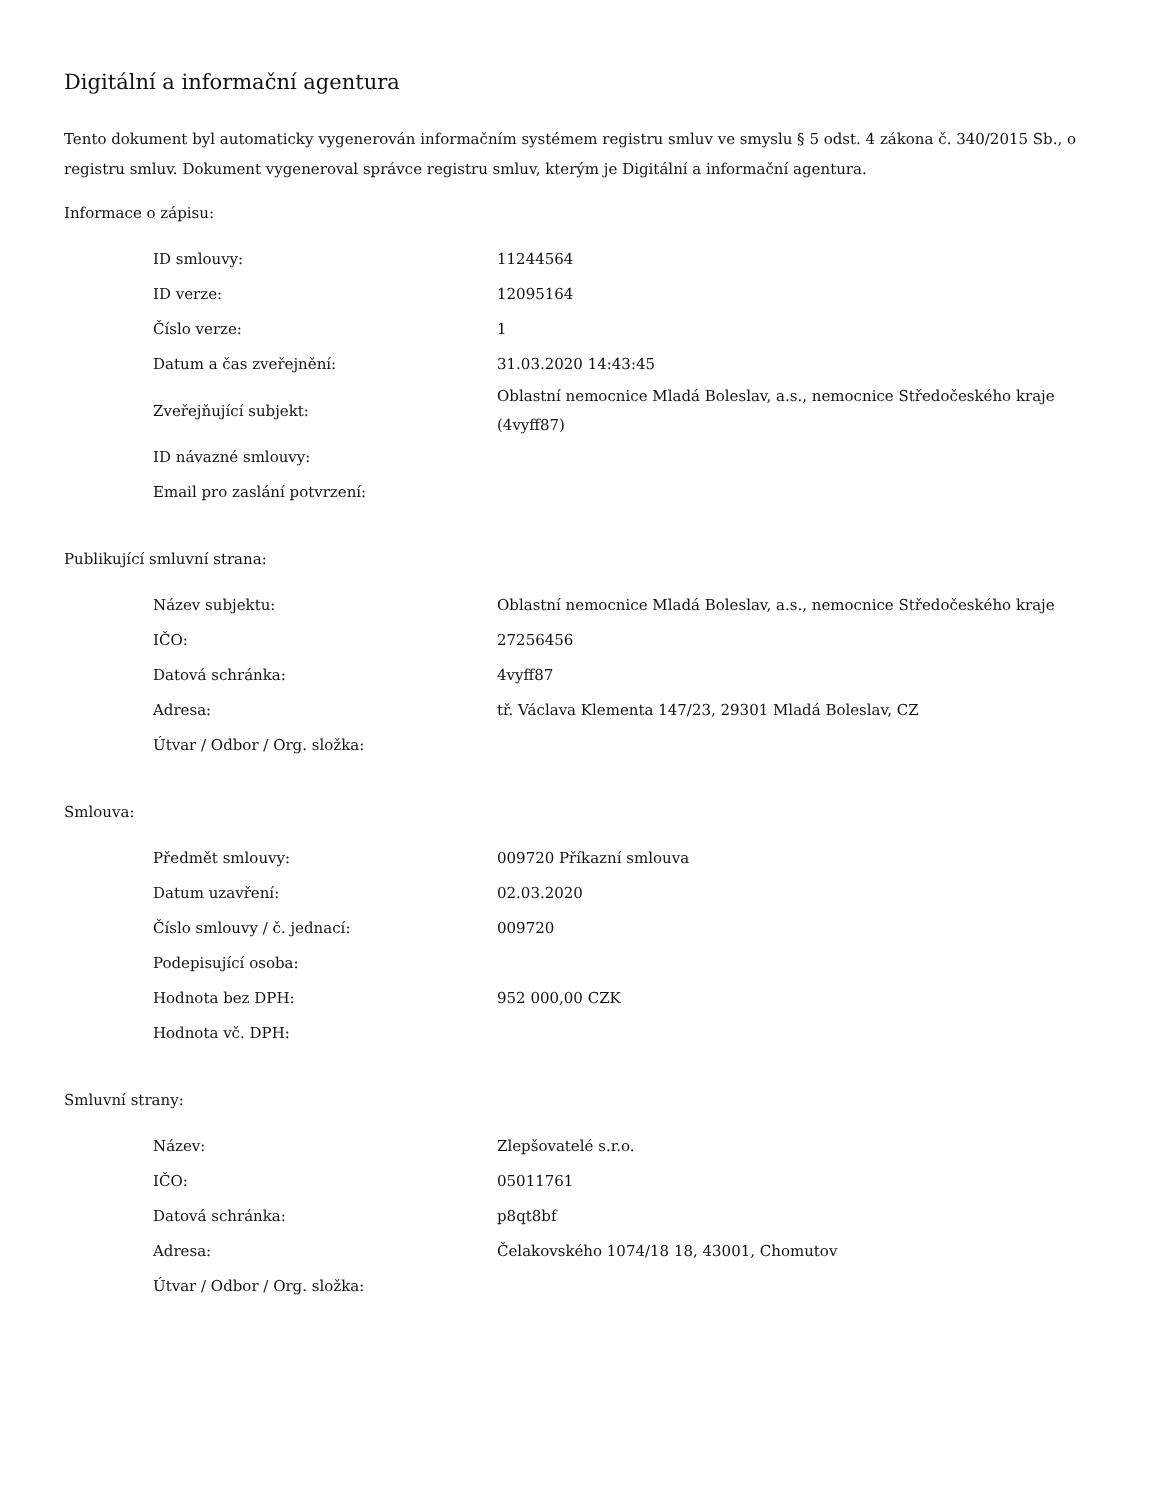Digitální a informační agentura
Tento dokument byl automaticky vygenerován informačním systémem registru smluv ve smyslu § 5 odst. 4 zákona č. 340/2015 Sb., o registru smluv. Dokument vygeneroval správce registru smluv, kterým je Digitální a informační agentura.
Informace o zápisu:
| ID smlouvy: | 11244564 |
| ID verze: | 12095164 |
| Číslo verze: | 1 |
| Datum a čas zveřejnění: | 31.03.2020 14:43:45 |
| Zveřejňující subjekt: | Oblastní nemocnice Mladá Boleslav, a.s., nemocnice Středočeského kraje (4vyff87) |
| ID návazné smlouvy: | |
| Email pro zaslání potvrzení: | |
Publikující smluvní strana:
| Název subjektu: | Oblastní nemocnice Mladá Boleslav, a.s., nemocnice Středočeského kraje |
| IČO: | 27256456 |
| Datová schránka: | 4vyff87 |
| Adresa: | tř. Václava Klementa 147/23, 29301 Mladá Boleslav, CZ |
| Útvar / Odbor / Org. složka: | |
Smlouva:
| Předmět smlouvy: | 009720 Příkazní smlouva |
| Datum uzavření: | 02.03.2020 |
| Číslo smlouvy / č. jednací: | 009720 |
| Podepisující osoba: | |
| Hodnota bez DPH: | 952 000,00 CZK |
| Hodnota vč. DPH: | |
Smluvní strany:
| Název: | Zlepšovatelé s.r.o. |
| IČO: | 05011761 |
| Datová schránka: | p8qt8bf |
| Adresa: | Čelakovského 1074/18 18, 43001, Chomutov |
| Útvar / Odbor / Org. složka: | |